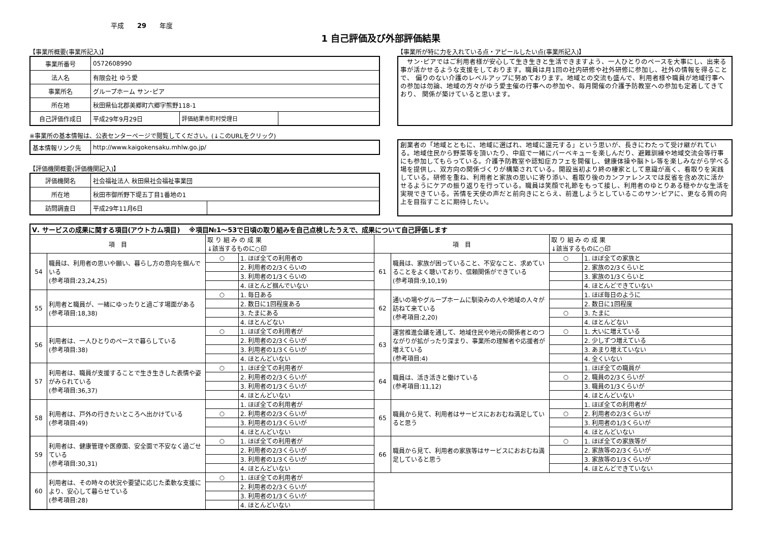平成　　29　　年度
1 自己評価及び外部評価結果
【事業所概要(事業所記入)】
| 事業所番号 | 0572608990 | | |
| 法人名 | 有限会社 ゆう愛 | | |
| 事業所名 | グループホーム サン･ピア | | |
| 所在地 | 秋田県仙北郡美郷町六郷字熊野118-1 | | |
| 自己評価作成日 | 平成29年9月29日 | 評価結果市町村受理日 | |
※事業所の基本情報は、公表センターページで閲覧してください。(↓このURLをクリック)
| 基本情報リンク先 | http://www.kaigokensaku.mhlw.go.jp/ |
【評価機関概要(評価機関記入)】
| 評価機関名 | 社会福祉法人 秋田県社会福祉事業団 | |
| 所在地 | 秋田市御所野下堤五丁目1番地の1 | |
| 訪問調査日 | 平成29年11月6日 | |
【事業所が特に力を入れている点・アピールしたい点(事業所記入)】
　サン･ピアではご利用者様が安心して生き生きと生活できますよう、一人ひとりのペースを大事にし、出来る事が活かせるような支援をしております。職員は月1回の社内研修や社外研修に参加し、社外の情報を得ることで、 偏りのない介護のレベルアップに努めております。地域との交流も盛んで、利用者様や職員が地域行事への参加は勿論、地域の方々がゆう愛主催の行事への参加や、毎月開催の介護予防教室への参加も定着してきており、 関係が築けていると思います。
創業者の「地域とともに、地域に選ばれ、地域に還元する」という思いが、長きにわたって受け継がれている。地域住民から野菜等を頂いたり、中庭で一緒にバーベキューを楽しんだり、避難訓練や地域交流会等行事にも参加してもらっている。介護予防教室や認知症カフェを開催し、健康体操や脳トレ等を楽しみながら学べる場を提供し、双方向の関係づくりが構築されている。開設当初より終の棲家として意識が高く、看取りを実践している。研修を重ね、利用者と家族の思いに寄り添い、看取り後のカンファレンスでは反省を含め次に活かせるようにケアの振り返りを行っている。職員は笑顔で礼節をもって接し、利用者のゆとりある穏やかな生活を実現できている。苦情を天使の声だと前向きにとらえ、前進しようとしているこのサン･ピアに、更なる質の向上を目指すことに期待したい。
| Ⅴ. サービスの成果に関する項目(アウトカム項目) ※項目№1～53で日頃の取り組みを自己点検したうえで、成果について自己評価します | | | | | | | |
| 項 目 | | 取 り 組 み の 成 果 ↓該当するものに○印 | | 項 目 | | 取 り 組 み の 成 果 ↓該当するものに○印 | |
| 54 | 職員は、利用者の思いや願い、暮らし方の意向を掴んでいる (参考項目:23,24,25) | ○ | 1. ほぼ全ての利用者の | 61 | 職員は、家族が困っていること、不安なこと、求めていることをよく聴いており、信頼関係ができている (参考項目:9,10,19) | ○ | 1. ほぼ全ての家族と |
| | | | 2. 利用者の2/3くらいの | | | | 2. 家族の2/3くらいと |
| | | | 3. 利用者の1/3くらいの | | | | 3. 家族の1/3くらいと |
| | | | 4. ほとんど掴んでいない | | | | 4. ほとんどできていない |
| 55 | 利用者と職員が、一緒にゆったりと過ごす場面がある (参考項目:18,38) | ○ | 1. 毎日ある | 62 | 通いの場やグループホームに馴染みの人や地域の人々が訪ねて来ている (参考項目:2,20) | | 1. ほぼ毎日のように |
| | | | 2. 数日に1回程度ある | | | | 2. 数日に1回程度 |
| | | | 3. たまにある | | | ○ | 3. たまに |
| | | | 4. ほとんどない | | | | 4. ほとんどない |
| 56 | 利用者は、一人ひとりのペースで暮らしている (参考項目:38) | ○ | 1. ほぼ全ての利用者が | 63 | 運営推進会議を通して、地域住民や地元の関係者とのつながりが拡がったり深まり、事業所の理解者や応援者が増えている (参考項目:4) | ○ | 1. 大いに増えている |
| | | | 2. 利用者の2/3くらいが | | | | 2. 少しずつ増えている |
| | | | 3. 利用者の1/3くらいが | | | | 3. あまり増えていない |
| | | | 4. ほとんどいない | | | | 4. 全くいない |
| 57 | 利用者は、職員が支援することで生き生きした表情や姿がみられている (参考項目:36,37) | ○ | 1. ほぼ全ての利用者が | 64 | 職員は、活き活きと働けている (参考項目:11,12) | | 1. ほぼ全ての職員が |
| | | | 2. 利用者の2/3くらいが | | | ○ | 2. 職員の2/3くらいが |
| | | | 3. 利用者の1/3くらいが | | | | 3. 職員の1/3くらいが |
| | | | 4. ほとんどいない | | | | 4. ほとんどいない |
| 58 | 利用者は、戸外の行きたいところへ出かけている (参考項目:49) | | 1. ほぼ全ての利用者が | 65 | 職員から見て、利用者はサービスにおおむね満足していると思う | | 1. ほぼ全ての利用者が |
| | | ○ | 2. 利用者の2/3くらいが | | | ○ | 2. 利用者の2/3くらいが |
| | | | 3. 利用者の1/3くらいが | | | | 3. 利用者の1/3くらいが |
| | | | 4. ほとんどいない | | | | 4. ほとんどいない |
| 59 | 利用者は、健康管理や医療面、安全面で不安なく過ごせている (参考項目:30,31) | ○ | 1. ほぼ全ての利用者が | 66 | 職員から見て、利用者の家族等はサービスにおおむね満足していると思う | ○ | 1. ほぼ全ての家族等が |
| | | | 2. 利用者の2/3くらいが | | | | 2. 家族等の2/3くらいが |
| | | | 3. 利用者の1/3くらいが | | | | 3. 家族等の1/3くらいが |
| | | | 4. ほとんどいない | | | | 4. ほとんどできていない |
| 60 | 利用者は、その時々の状況や要望に応じた柔軟な支援により、安心して暮らせている (参考項目:28) | ○ | 1. ほぼ全ての利用者が | | | | |
| | | | 2. 利用者の2/3くらいが | | | | |
| | | | 3. 利用者の1/3くらいが | | | | |
| | | | 4. ほとんどいない | | | | |